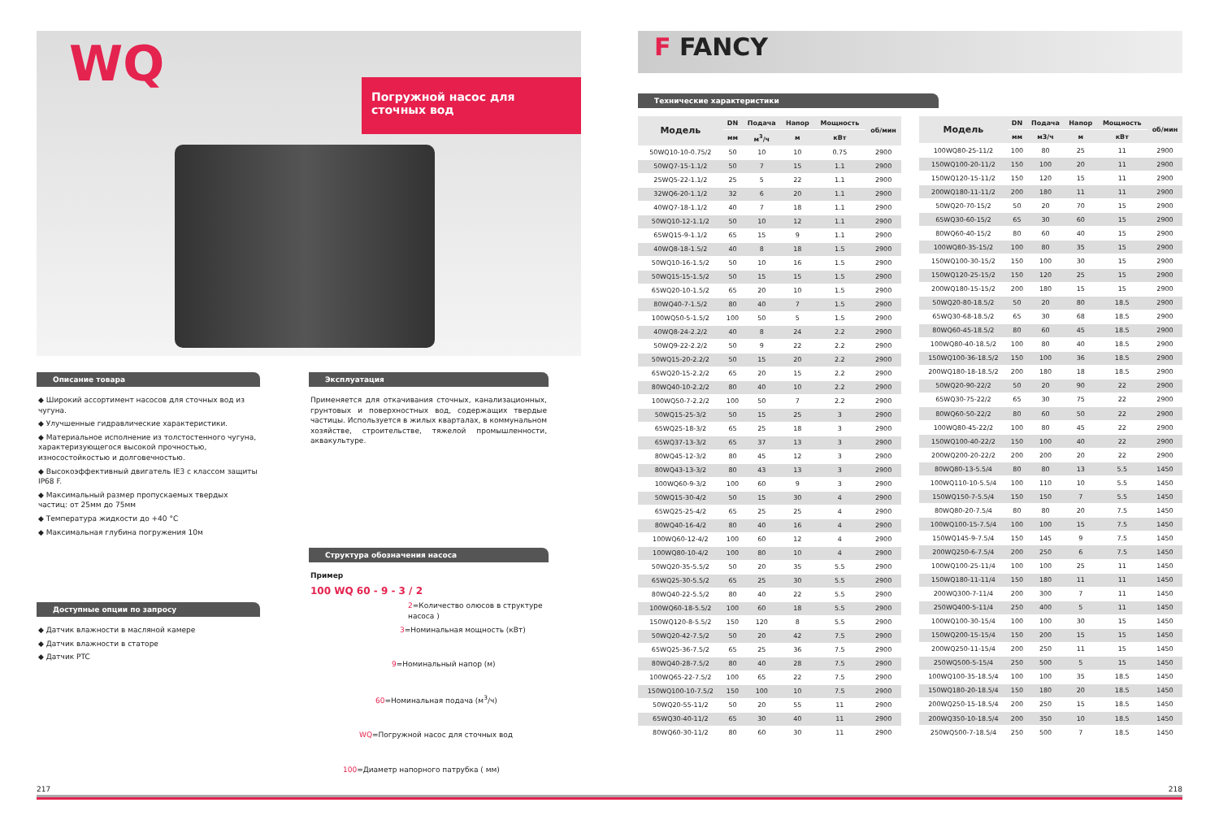WQ
Погружной насос для сточных вод
Описание товара
◆ Широкий ассортимент насосов для сточных вод из чугуна.
◆ Улучшенные гидравлические характеристики.
◆ Материальное исполнение из толстостенного чугуна, характеризующегося высокой прочностью, износостойкостью и долговечностью.
◆ Высокоэффективный двигатель IE3 с классом защиты IP68 F.
◆ Максимальный размер пропускаемых твердых частиц: от 25мм до 75мм
◆ Температура жидкости до +40 °C
◆ Максимальная глубина погружения 10м
Доступные опции по запросу
◆ Датчик влажности в масляной камере
◆ Датчик влажности в статоре
◆ Датчик PTC
Эксплуатация
Применяется для откачивания сточных, канализационных, грунтовых и поверхностных вод, содержащих твердые частицы. Используется в жилых кварталах, в коммунальном хозяйстве, строительстве, тяжелой промышленности, аквакультуре.
Структура обозначения насоса
Пример
100 WQ 60 - 9 - 3 / 2
2=Количество олюсов в структуре насоса )
3=Номинальная мощность (кВт)
9=Номинальный напор (м)
60=Номинальная подача (м<sup>3</sup>/ч)
WQ=Погружной насос для сточных вод
100=Диаметр напорного патрубка ( мм)
F FANCY
Технические характеристики
| Модель | DN | Подача | Напор | Мощность | об/мин |
| --- | --- | --- | --- | --- | --- |
| | мм | м<sup>3</sup>/ч | м | кВт | |
| 50WQ10-10-0.75/2 | 50 | 10 | 10 | 0.75 | 2900 |
| 50WQ7-15-1.1/2 | 50 | 7 | 15 | 1.1 | 2900 |
| 25WQ5-22-1.1/2 | 25 | 5 | 22 | 1.1 | 2900 |
| 32WQ6-20-1.1/2 | 32 | 6 | 20 | 1.1 | 2900 |
| 40WQ7-18-1.1/2 | 40 | 7 | 18 | 1.1 | 2900 |
| 50WQ10-12-1.1/2 | 50 | 10 | 12 | 1.1 | 2900 |
| 65WQ15-9-1.1/2 | 65 | 15 | 9 | 1.1 | 2900 |
| 40WQ8-18-1.5/2 | 40 | 8 | 18 | 1.5 | 2900 |
| 50WQ10-16-1.5/2 | 50 | 10 | 16 | 1.5 | 2900 |
| 50WQ15-15-1.5/2 | 50 | 15 | 15 | 1.5 | 2900 |
| 65WQ20-10-1.5/2 | 65 | 20 | 10 | 1.5 | 2900 |
| 80WQ40-7-1.5/2 | 80 | 40 | 7 | 1.5 | 2900 |
| 100WQ50-5-1.5/2 | 100 | 50 | 5 | 1.5 | 2900 |
| 40WQ8-24-2.2/2 | 40 | 8 | 24 | 2.2 | 2900 |
| 50WQ9-22-2.2/2 | 50 | 9 | 22 | 2.2 | 2900 |
| 50WQ15-20-2.2/2 | 50 | 15 | 20 | 2.2 | 2900 |
| 65WQ20-15-2.2/2 | 65 | 20 | 15 | 2.2 | 2900 |
| 80WQ40-10-2.2/2 | 80 | 40 | 10 | 2.2 | 2900 |
| 100WQ50-7-2.2/2 | 100 | 50 | 7 | 2.2 | 2900 |
| 50WQ15-25-3/2 | 50 | 15 | 25 | 3 | 2900 |
| 65WQ25-18-3/2 | 65 | 25 | 18 | 3 | 2900 |
| 65WQ37-13-3/2 | 65 | 37 | 13 | 3 | 2900 |
| 80WQ45-12-3/2 | 80 | 45 | 12 | 3 | 2900 |
| 80WQ43-13-3/2 | 80 | 43 | 13 | 3 | 2900 |
| 100WQ60-9-3/2 | 100 | 60 | 9 | 3 | 2900 |
| 50WQ15-30-4/2 | 50 | 15 | 30 | 4 | 2900 |
| 65WQ25-25-4/2 | 65 | 25 | 25 | 4 | 2900 |
| 80WQ40-16-4/2 | 80 | 40 | 16 | 4 | 2900 |
| 100WQ60-12-4/2 | 100 | 60 | 12 | 4 | 2900 |
| 100WQ80-10-4/2 | 100 | 80 | 10 | 4 | 2900 |
| 50WQ20-35-5.5/2 | 50 | 20 | 35 | 5.5 | 2900 |
| 65WQ25-30-5.5/2 | 65 | 25 | 30 | 5.5 | 2900 |
| 80WQ40-22-5.5/2 | 80 | 40 | 22 | 5.5 | 2900 |
| 100WQ60-18-5.5/2 | 100 | 60 | 18 | 5.5 | 2900 |
| 150WQ120-8-5.5/2 | 150 | 120 | 8 | 5.5 | 2900 |
| 50WQ20-42-7.5/2 | 50 | 20 | 42 | 7.5 | 2900 |
| 65WQ25-36-7.5/2 | 65 | 25 | 36 | 7.5 | 2900 |
| 80WQ40-28-7.5/2 | 80 | 40 | 28 | 7.5 | 2900 |
| 100WQ65-22-7.5/2 | 100 | 65 | 22 | 7.5 | 2900 |
| 150WQ100-10-7.5/2 | 150 | 100 | 10 | 7.5 | 2900 |
| 50WQ20-55-11/2 | 50 | 20 | 55 | 11 | 2900 |
| 65WQ30-40-11/2 | 65 | 30 | 40 | 11 | 2900 |
| 80WQ60-30-11/2 | 80 | 60 | 30 | 11 | 2900 |
| Модель | DN | Подача | Напор | Мощность | об/мин |
| --- | --- | --- | --- | --- | --- |
| | мм | м3/ч | м | кВт | |
| 100WQ80-25-11/2 | 100 | 80 | 25 | 11 | 2900 |
| 150WQ100-20-11/2 | 150 | 100 | 20 | 11 | 2900 |
| 150WQ120-15-11/2 | 150 | 120 | 15 | 11 | 2900 |
| 200WQ180-11-11/2 | 200 | 180 | 11 | 11 | 2900 |
| 50WQ20-70-15/2 | 50 | 20 | 70 | 15 | 2900 |
| 65WQ30-60-15/2 | 65 | 30 | 60 | 15 | 2900 |
| 80WQ60-40-15/2 | 80 | 60 | 40 | 15 | 2900 |
| 100WQ80-35-15/2 | 100 | 80 | 35 | 15 | 2900 |
| 150WQ100-30-15/2 | 150 | 100 | 30 | 15 | 2900 |
| 150WQ120-25-15/2 | 150 | 120 | 25 | 15 | 2900 |
| 200WQ180-15-15/2 | 200 | 180 | 15 | 15 | 2900 |
| 50WQ20-80-18.5/2 | 50 | 20 | 80 | 18.5 | 2900 |
| 65WQ30-68-18.5/2 | 65 | 30 | 68 | 18.5 | 2900 |
| 80WQ60-45-18.5/2 | 80 | 60 | 45 | 18.5 | 2900 |
| 100WQ80-40-18.5/2 | 100 | 80 | 40 | 18.5 | 2900 |
| 150WQ100-36-18.5/2 | 150 | 100 | 36 | 18.5 | 2900 |
| 200WQ180-18-18.5/2 | 200 | 180 | 18 | 18.5 | 2900 |
| 50WQ20-90-22/2 | 50 | 20 | 90 | 22 | 2900 |
| 65WQ30-75-22/2 | 65 | 30 | 75 | 22 | 2900 |
| 80WQ60-50-22/2 | 80 | 60 | 50 | 22 | 2900 |
| 100WQ80-45-22/2 | 100 | 80 | 45 | 22 | 2900 |
| 150WQ100-40-22/2 | 150 | 100 | 40 | 22 | 2900 |
| 200WQ200-20-22/2 | 200 | 200 | 20 | 22 | 2900 |
| 80WQ80-13-5.5/4 | 80 | 80 | 13 | 5.5 | 1450 |
| 100WQ110-10-5.5/4 | 100 | 110 | 10 | 5.5 | 1450 |
| 150WQ150-7-5.5/4 | 150 | 150 | 7 | 5.5 | 1450 |
| 80WQ80-20-7.5/4 | 80 | 80 | 20 | 7.5 | 1450 |
| 100WQ100-15-7.5/4 | 100 | 100 | 15 | 7.5 | 1450 |
| 150WQ145-9-7.5/4 | 150 | 145 | 9 | 7.5 | 1450 |
| 200WQ250-6-7.5/4 | 200 | 250 | 6 | 7.5 | 1450 |
| 100WQ100-25-11/4 | 100 | 100 | 25 | 11 | 1450 |
| 150WQ180-11-11/4 | 150 | 180 | 11 | 11 | 1450 |
| 200WQ300-7-11/4 | 200 | 300 | 7 | 11 | 1450 |
| 250WQ400-5-11/4 | 250 | 400 | 5 | 11 | 1450 |
| 100WQ100-30-15/4 | 100 | 100 | 30 | 15 | 1450 |
| 150WQ200-15-15/4 | 150 | 200 | 15 | 15 | 1450 |
| 200WQ250-11-15/4 | 200 | 250 | 11 | 15 | 1450 |
| 250WQ500-5-15/4 | 250 | 500 | 5 | 15 | 1450 |
| 100WQ100-35-18.5/4 | 100 | 100 | 35 | 18.5 | 1450 |
| 150WQ180-20-18.5/4 | 150 | 180 | 20 | 18.5 | 1450 |
| 200WQ250-15-18.5/4 | 200 | 250 | 15 | 18.5 | 1450 |
| 200WQ350-10-18.5/4 | 200 | 350 | 10 | 18.5 | 1450 |
| 250WQ500-7-18.5/4 | 250 | 500 | 7 | 18.5 | 1450 |
217 218